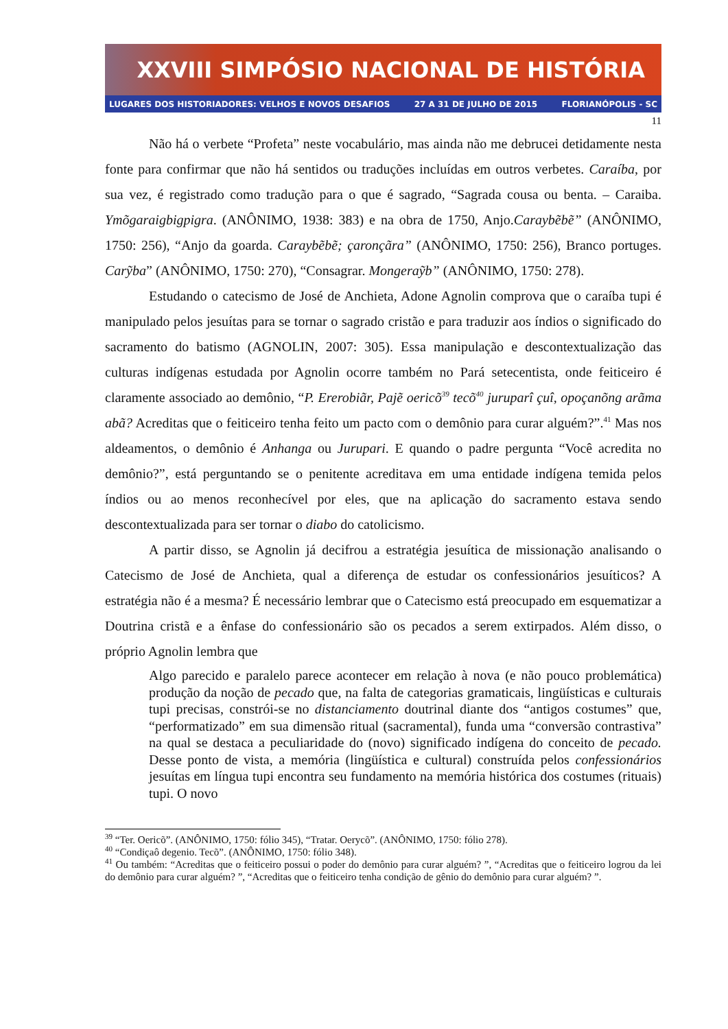XXVIII SIMPÓSIO NACIONAL DE HISTÓRIA
LUGARES DOS HISTORIADORES: VELHOS E NOVOS DESAFIOS 27 A 31 DE JULHO DE 2015 FLORIANÓPOLIS - SC
11
Não há o verbete “Profeta” neste vocabulário, mas ainda não me debrucei detidamente nesta fonte para confirmar que não há sentidos ou traduções incluídas em outros verbetes. Caraíba, por sua vez, é registrado como tradução para o que é sagrado, “Sagrada cousa ou benta. – Caraiba. Ymõgaraigbigpigra. (ANÔNIMO, 1938: 383) e na obra de 1750, Anjo.Caraybẽbẽ” (ANÔNIMO, 1750: 256), “Anjo da goarda. Caraybẽbẽ; çaronçãra” (ANÔNIMO, 1750: 256), Branco portuges. Carỹba” (ANÔNIMO, 1750: 270), “Consagrar. Mongeraỹb” (ANÔNIMO, 1750: 278).
Estudando o catecismo de José de Anchieta, Adone Agnolin comprova que o caraíba tupi é manipulado pelos jesuítas para se tornar o sagrado cristão e para traduzir aos índios o significado do sacramento do batismo (AGNOLIN, 2007: 305). Essa manipulação e descontextualização das culturas indígenas estudada por Agnolin ocorre também no Pará setecentista, onde feiticeiro é claramente associado ao demônio, “P. Ererobiãr, Pajẽ oericõ<sup>39</sup> tecõ<sup>40</sup> juruparî çuî, opoçanõng arãma abã? Acreditas que o feiticeiro tenha feito um pacto com o demônio para curar alguém?”.<sup>41</sup> Mas nos aldeamentos, o demônio é Anhanga ou Jurupari. E quando o padre pergunta “Você acredita no demônio?”, está perguntando se o penitente acreditava em uma entidade indígena temida pelos índios ou ao menos reconhecível por eles, que na aplicação do sacramento estava sendo descontextualizada para ser tornar o diabo do catolicismo.
A partir disso, se Agnolin já decifrou a estratégia jesuítica de missionação analisando o Catecismo de José de Anchieta, qual a diferença de estudar os confessionários jesuíticos? A estratégia não é a mesma? É necessário lembrar que o Catecismo está preocupado em esquematizar a Doutrina cristã e a ênfase do confessionário são os pecados a serem extirpados. Além disso, o próprio Agnolin lembra que
Algo parecido e paralelo parece acontecer em relação à nova (e não pouco problemática) produção da noção de pecado que, na falta de categorias gramaticais, lingüísticas e culturais tupi precisas, constrói-se no distanciamento doutrinal diante dos “antigos costumes” que, “performatizado” em sua dimensão ritual (sacramental), funda uma “conversão contrastiva” na qual se destaca a peculiaridade do (novo) significado indígena do conceito de pecado. Desse ponto de vista, a memória (lingüística e cultural) construída pelos confessionários jesuítas em língua tupi encontra seu fundamento na memória histórica dos costumes (rituais) tupi. O novo
<sup>39</sup> “Ter. Oericõ”. (ANÔNIMO, 1750: fólio 345), “Tratar. Oerycõ”. (ANÔNIMO, 1750: fólio 278).
<sup>40</sup> “Condiçaô degenio. Tecõ”. (ANÔNIMO, 1750: fólio 348).
<sup>41</sup> Ou também: “Acreditas que o feiticeiro possui o poder do demônio para curar alguém? ”, “Acreditas que o feiticeiro logrou da lei do demônio para curar alguém? ”, “Acreditas que o feiticeiro tenha condição de gênio do demônio para curar alguém? ”.